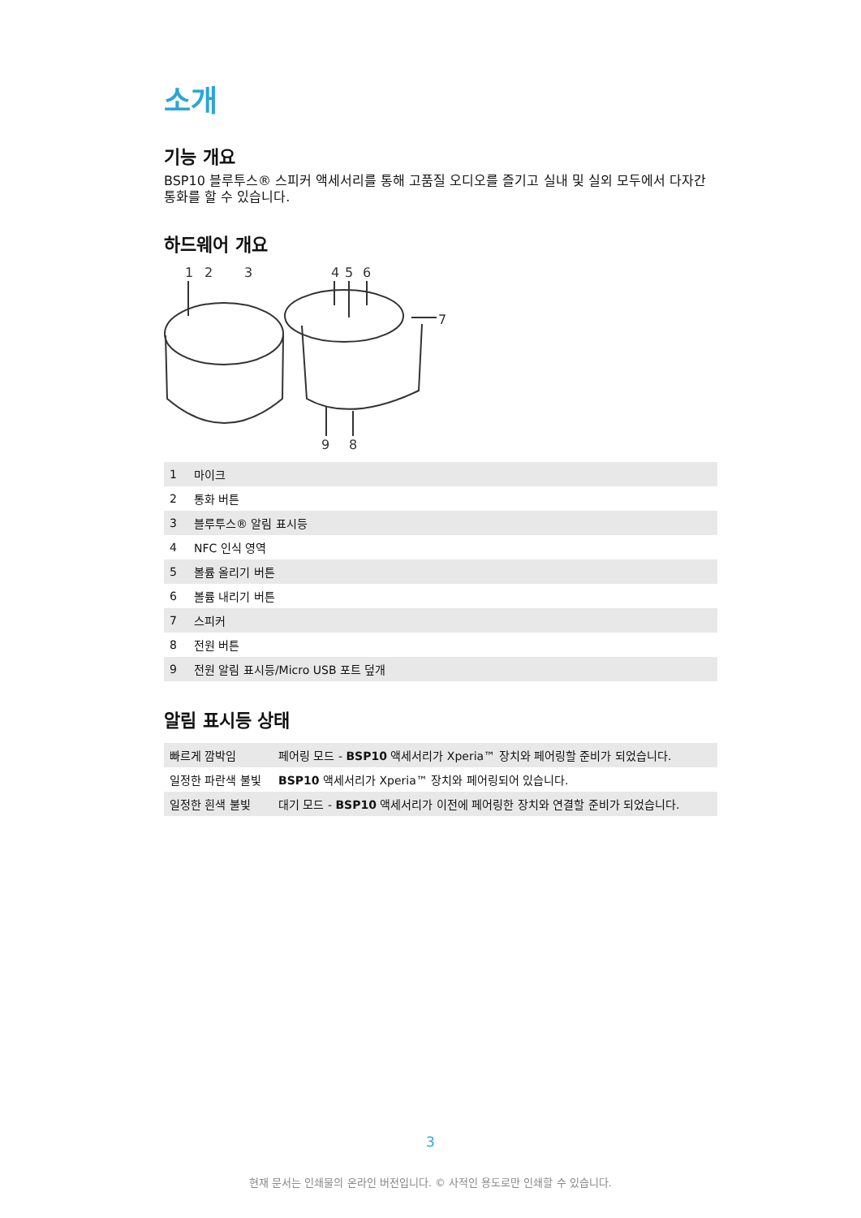소개
기능 개요
BSP10 블루투스® 스피커 액세서리를 통해 고품질 오디오를 즐기고 실내 및 실외 모두에서 다자간 통화를 할 수 있습니다.
하드웨어 개요
1
2
3
4
5
6
7
9
8
| 1 | 마이크 |
| 2 | 통화 버튼 |
| 3 | 블루투스® 알림 표시등 |
| 4 | NFC 인식 영역 |
| 5 | 볼륨 올리기 버튼 |
| 6 | 볼륨 내리기 버튼 |
| 7 | 스피커 |
| 8 | 전원 버튼 |
| 9 | 전원 알림 표시등/Micro USB 포트 덮개 |
알림 표시등 상태
| 빠르게 깜박임 | 페어링 모드 - BSP10 액세서리가 Xperia™ 장치와 페어링할 준비가 되었습니다. |
| 일정한 파란색 불빛 | BSP10 액세서리가 Xperia™ 장치와 페어링되어 있습니다. |
| 일정한 흰색 불빛 | 대기 모드 - BSP10 액세서리가 이전에 페어링한 장치와 연결할 준비가 되었습니다. |
3
현재 문서는 인쇄물의 온라인 버전입니다. © 사적인 용도로만 인쇄할 수 있습니다.